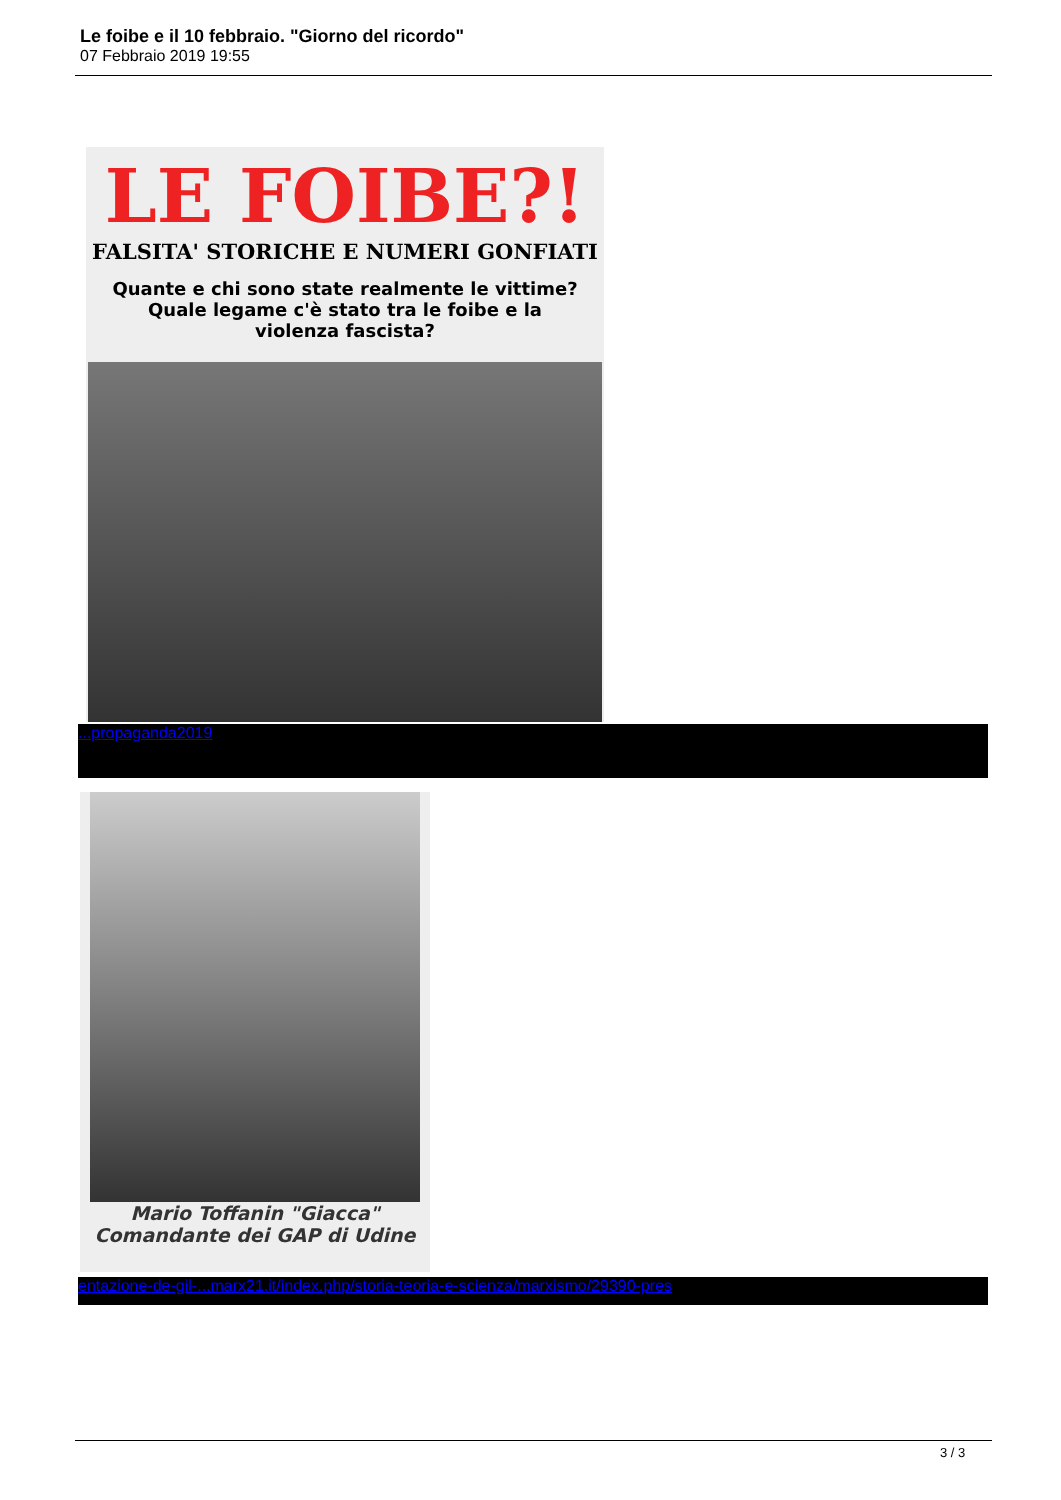Le foibe e il 10 febbraio. "Giorno del ricordo"
07 Febbraio 2019 19:55
LE FOIBE?!
FALSITA' STORICHE E NUMERI GONFIATI
Quante e chi sono state realmente le vittime?
Quale legame c'è stato tra le foibe e la
violenza fascista?
...propaganda2019
Mario Toffanin "Giacca"
Comandante dei GAP di Udine
entazione-de-gil-...marx21.it/index.php/storia-teoria-e-scienza/marxismo/29390-pres
3 / 3